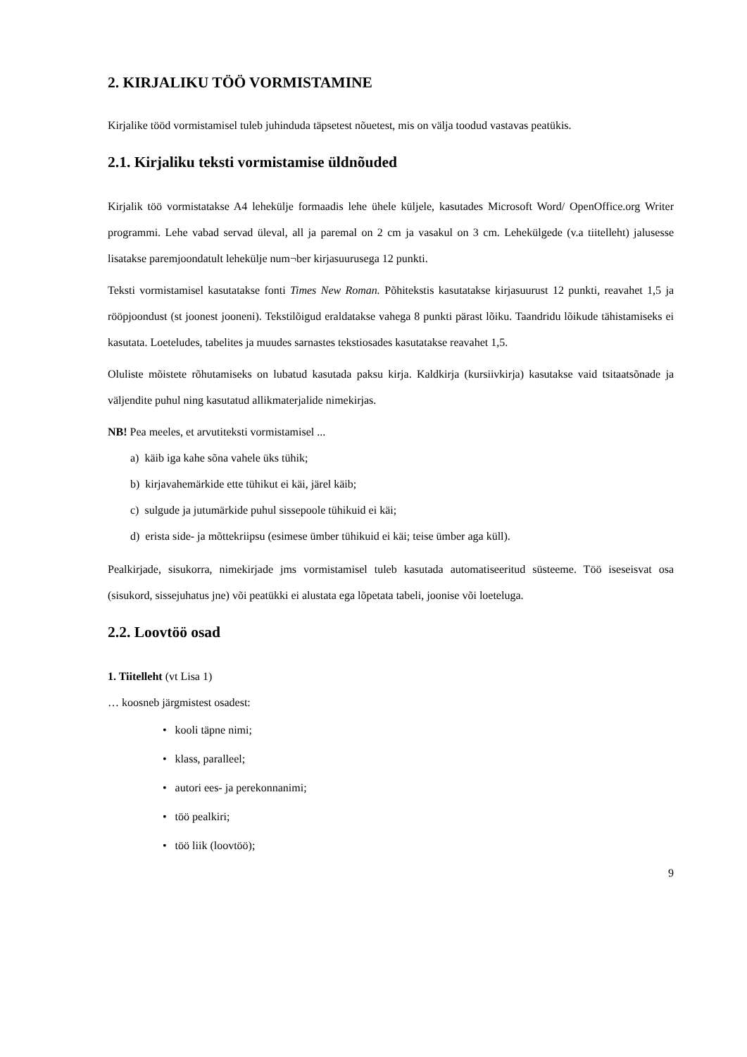2. KIRJALIKU TÖÖ VORMISTAMINE
Kirjalike tööd vormistamisel tuleb juhinduda täpsetest nõuetest, mis on välja toodud vastavas peatükis.
2.1. Kirjaliku teksti vormistamise üldnõuded
Kirjalik töö vormistatakse A4 lehekülje formaadis lehe ühele küljele, kasutades Microsoft Word/ OpenOffice.org Writer programmi. Lehe vabad servad üleval, all ja paremal on 2 cm ja vasakul on 3 cm. Lehekülgede (v.a tiitelleht) jalusesse lisatakse paremjoondatult lehekülje num¬ber kirjasuurusega 12 punkti.
Teksti vormistamisel kasutatakse fonti Times New Roman. Põhitekstis kasutatakse kirjasuurust 12 punkti, reavahet 1,5 ja rööpjoondust (st joonest jooneni). Tekstilõigud eraldatakse vahega 8 punkti pärast lõiku. Taandridu lõikude tähistamiseks ei kasutata. Loeteludes, tabelites ja muudes sarnastes tekstiosades kasutatakse reavahet 1,5.
Oluliste mõistete rõhutamiseks on lubatud kasutada paksu kirja. Kaldkirja (kursiivkirja) kasutakse vaid tsitaatsõnade ja väljendite puhul ning kasutatud allikmaterjalide nimekirjas.
NB! Pea meeles, et arvutiteksti vormistamisel ...
a) käib iga kahe sõna vahele üks tühik;
b) kirjavahemärkide ette tühikut ei käi, järel käib;
c) sulgude ja jutumärkide puhul sissepoole tühikuid ei käi;
d) erista side- ja mõttekriipsu (esimese ümber tühikuid ei käi; teise ümber aga küll).
Pealkirjade, sisukorra, nimekirjade jms vormistamisel tuleb kasutada automatiseeritud süsteeme. Töö iseseisvat osa (sisukord, sissejuhatus jne) või peatükki ei alustata ega lõpetata tabeli, joonise või loeteluga.
2.2. Loovtöö osad
1. Tiitelleht (vt Lisa 1)
… koosneb järgmistest osadest:
• kooli täpne nimi;
• klass, paralleel;
• autori ees- ja perekonnanimi;
• töö pealkiri;
• töö liik (loovtöö);
9